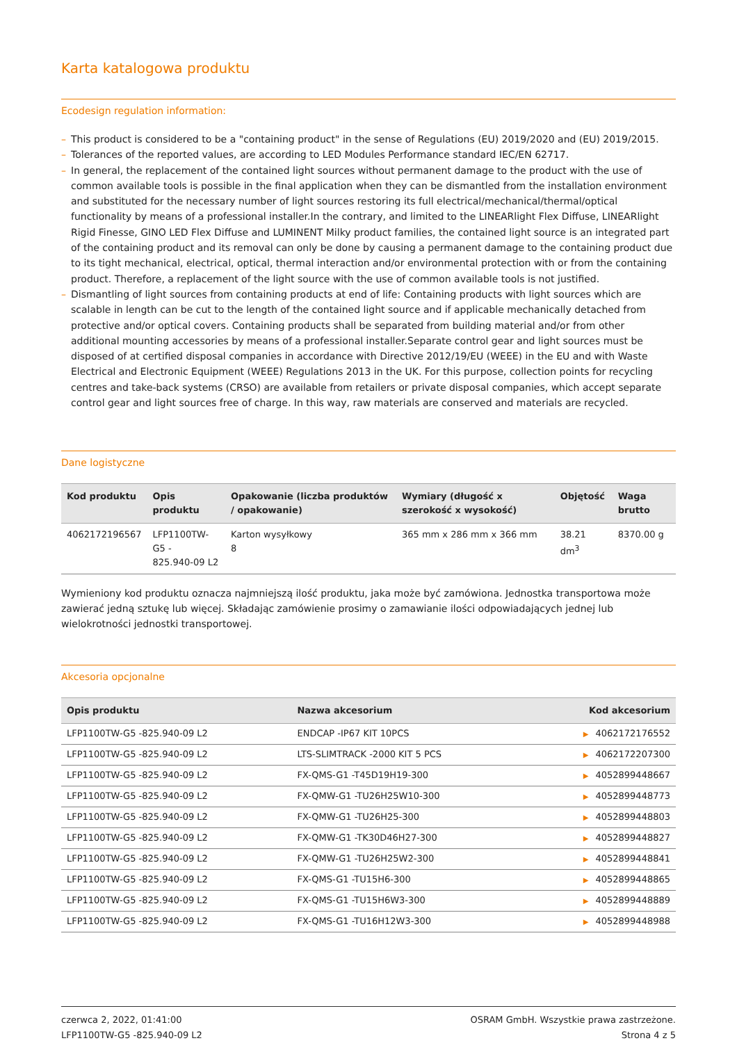Karta katalogowa produktu
Ecodesign regulation information:
– This product is considered to be a "containing product" in the sense of Regulations (EU) 2019/2020 and (EU) 2019/2015.
– Tolerances of the reported values, are according to LED Modules Performance standard IEC/EN 62717.
– In general, the replacement of the contained light sources without permanent damage to the product with the use of common available tools is possible in the final application when they can be dismantled from the installation environment and substituted for the necessary number of light sources restoring its full electrical/mechanical/thermal/optical functionality by means of a professional installer.In the contrary, and limited to the LINEARlight Flex Diffuse, LINEARlight Rigid Finesse, GINO LED Flex Diffuse and LUMINENT Milky product families, the contained light source is an integrated part of the containing product and its removal can only be done by causing a permanent damage to the containing product due to its tight mechanical, electrical, optical, thermal interaction and/or environmental protection with or from the containing product. Therefore, a replacement of the light source with the use of common available tools is not justified.
– Dismantling of light sources from containing products at end of life: Containing products with light sources which are scalable in length can be cut to the length of the contained light source and if applicable mechanically detached from protective and/or optical covers. Containing products shall be separated from building material and/or from other additional mounting accessories by means of a professional installer.Separate control gear and light sources must be disposed of at certified disposal companies in accordance with Directive 2012/19/EU (WEEE) in the EU and with Waste Electrical and Electronic Equipment (WEEE) Regulations 2013 in the UK. For this purpose, collection points for recycling centres and take-back systems (CRSO) are available from retailers or private disposal companies, which accept separate control gear and light sources free of charge. In this way, raw materials are conserved and materials are recycled.
Dane logistyczne
| Kod produktu | Opis produktu | Opakowanie (liczba produktów / opakowanie) | Wymiary (długość x szerokość x wysokość) | Objętość | Waga brutto |
| --- | --- | --- | --- | --- | --- |
| 4062172196567 | LFP1100TW-G5 - 825.940-09 L2 | Karton wysyłkowy 8 | 365 mm x 286 mm x 366 mm | 38.21 dm<sup>3</sup> | 8370.00 g |
Wymieniony kod produktu oznacza najmniejszą ilość produktu, jaka może być zamówiona. Jednostka transportowa może zawierać jedną sztukę lub więcej. Składając zamówienie prosimy o zamawianie ilości odpowiadających jednej lub wielokrotności jednostki transportowej.
Akcesoria opcjonalne
| Opis produktu | Nazwa akcesorium | Kod akcesorium |
| --- | --- | --- |
| LFP1100TW-G5 -825.940-09 L2 | ENDCAP -IP67 KIT 10PCS | ▶ 4062172176552 |
| LFP1100TW-G5 -825.940-09 L2 | LTS-SLIMTRACK -2000 KIT 5 PCS | ▶ 4062172207300 |
| LFP1100TW-G5 -825.940-09 L2 | FX-QMS-G1 -T45D19H19-300 | ▶ 4052899448667 |
| LFP1100TW-G5 -825.940-09 L2 | FX-QMW-G1 -TU26H25W10-300 | ▶ 4052899448773 |
| LFP1100TW-G5 -825.940-09 L2 | FX-QMW-G1 -TU26H25-300 | ▶ 4052899448803 |
| LFP1100TW-G5 -825.940-09 L2 | FX-QMW-G1 -TK30D46H27-300 | ▶ 4052899448827 |
| LFP1100TW-G5 -825.940-09 L2 | FX-QMW-G1 -TU26H25W2-300 | ▶ 4052899448841 |
| LFP1100TW-G5 -825.940-09 L2 | FX-QMS-G1 -TU15H6-300 | ▶ 4052899448865 |
| LFP1100TW-G5 -825.940-09 L2 | FX-QMS-G1 -TU15H6W3-300 | ▶ 4052899448889 |
| LFP1100TW-G5 -825.940-09 L2 | FX-QMS-G1 -TU16H12W3-300 | ▶ 4052899448988 |
czerwca 2, 2022, 01:41:00
LFP1100TW-G5 -825.940-09 L2
OSRAM GmbH. Wszystkie prawa zastrzeżone.
Strona 4 z 5